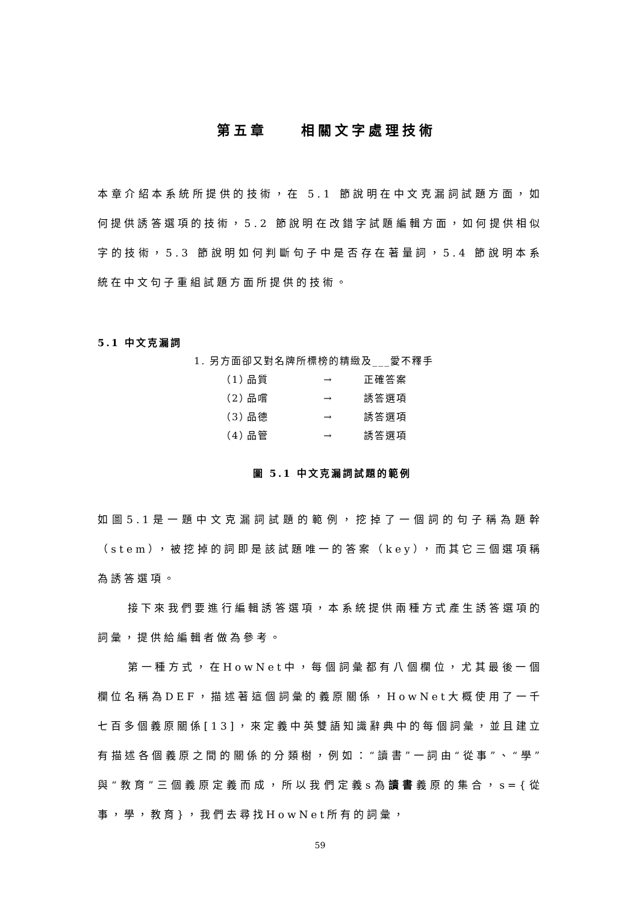第五章　　相關文字處理技術
本章介紹本系統所提供的技術，在 5.1 節說明在中文克漏詞試題方面，如何提供誘答選項的技術，5.2 節說明在改錯字試題編輯方面，如何提供相似字的技術，5.3 節說明如何判斷句子中是否存在著量詞，5.4 節說明本系統在中文句子重組試題方面所提供的技術。
5.1 中文克漏詞
1. 另方面卻又對名牌所標榜的精緻及___愛不釋手
（1） 品質 → 正確答案
（2） 品嚐 → 誘答選項
（3） 品德 → 誘答選項
（4） 品管 → 誘答選項
圖 5.1 中文克漏詞試題的範例
如圖5.1是一題中文克漏詞試題的範例，挖掉了一個詞的句子稱為題幹（stem），被挖掉的詞即是該試題唯一的答案（key），而其它三個選項稱為誘答選項。
接下來我們要進行編輯誘答選項，本系統提供兩種方式產生誘答選項的詞彙，提供給編輯者做為參考。
第一種方式，在HowNet中，每個詞彙都有八個欄位，尤其最後一個欄位名稱為DEF，描述著這個詞彙的義原關係，HowNet大概使用了一千七百多個義原關係[13]，來定義中英雙語知識辭典中的每個詞彙，並且建立有描述各個義原之間的關係的分類樹，例如：“讀書”一詞由“從事”、“學”與“教育”三個義原定義而成，所以我們定義s為讀書義原的集合，s={從事，學，教育}，我們去尋找HowNet所有的詞彙，
59